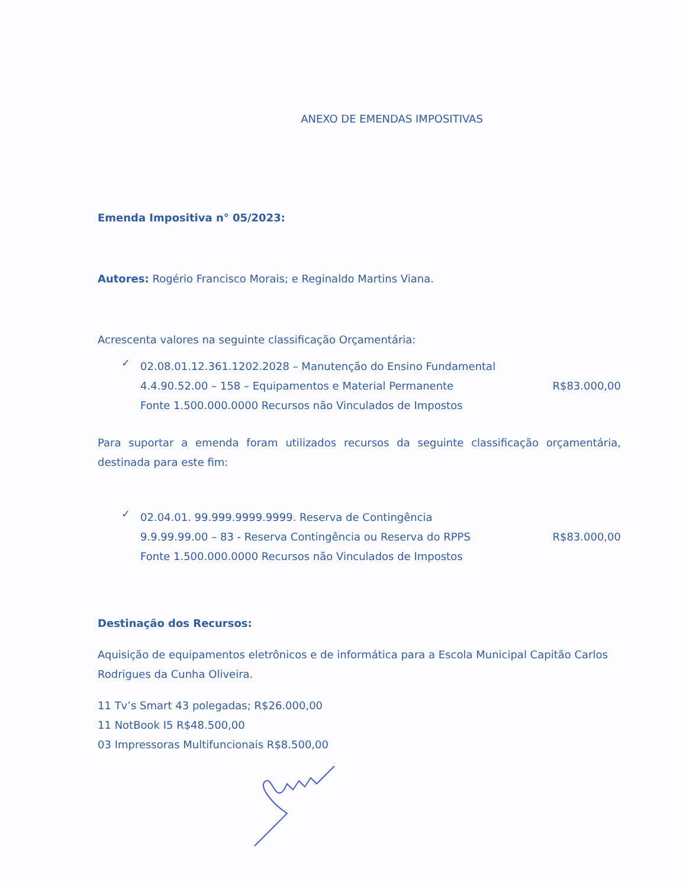ANEXO DE EMENDAS IMPOSITIVAS
Emenda Impositiva n° 05/2023:
Autores: Rogério Francisco Morais; e Reginaldo Martins Viana.
Acrescenta valores na seguinte classificação Orçamentária:
✓
02.08.01.12.361.1202.2028 – Manutenção do Ensino Fundamental
4.4.90.52.00 – 158 – Equipamentos e Material Permanente R$83.000,00
Fonte 1.500.000.0000 Recursos não Vinculados de Impostos
Para suportar a emenda foram utilizados recursos da seguinte classificação orçamentária, destinada para este fim:
✓
02.04.01. 99.999.9999.9999. Reserva de Contingência
9.9.99.99.00 – 83 - Reserva Contingência ou Reserva do RPPS R$83.000,00
Fonte 1.500.000.0000 Recursos não Vinculados de Impostos
Destinação dos Recursos:
Aquisição de equipamentos eletrônicos e de informática para a Escola Municipal Capitão Carlos Rodrigues da Cunha Oliveira.
11 Tv’s Smart 43 polegadas; R$26.000,00
11 NotBook I5 R$48.500,00
03 Impressoras Multifuncionais R$8.500,00